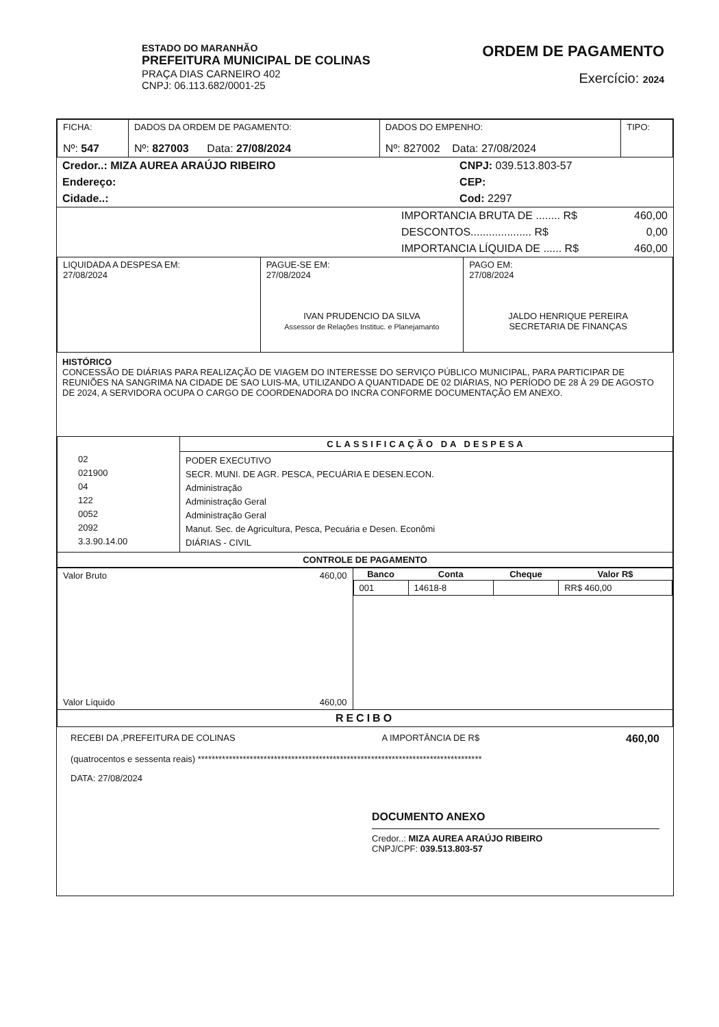ESTADO DO MARANHÃO
PREFEITURA MUNICIPAL DE COLINAS
PRAÇA DIAS CARNEIRO 402
CNPJ: 06.113.682/0001-25
ORDEM DE PAGAMENTO
Exercício: 2024
| FICHA: Nº: 547 | DADOS DA ORDEM DE PAGAMENTO: Nº: 827003 Data: 27/08/2024 | DADOS DO EMPENHO: Nº: 827002 Data: 27/08/2024 | TIPO: |
| Credor..: MIZA AUREA ARAÚJO RIBEIRO | CNPJ: 039.513.803-57 |
| Endereço: | CEP: |
| Cidade..: | Cod: 2297 |
| | IMPORTANCIA BRUTA DE ........ R$ | 460,00 |
| | DESCONTOS.................... R$ | 0,00 |
| | IMPORTANCIA LÍQUIDA DE ...... R$ | 460,00 |
| LIQUIDADA A DESPESA EM: 27/08/2024 | PAGUE-SE EM: 27/08/2024 IVAN PRUDENCIO DA SILVA Assessor de Relações Instituc. e Planejamanto | PAGO EM: 27/08/2024 JALDO HENRIQUE PEREIRA SECRETARIA DE FINANÇAS |
HISTÓRICO
CONCESSÃO DE DIÁRIAS PARA REALIZAÇÃO DE VIAGEM DO INTERESSE DO SERVIÇO PÚBLICO MUNICIPAL, PARA PARTICIPAR DE REUNIÕES NA SANGRIMA NA CIDADE DE SAO LUIS-MA, UTILIZANDO A QUANTIDADE DE 02 DIÁRIAS, NO PERÍODO DE 28 À 29 DE AGOSTO DE 2024, A SERVIDORA OCUPA O CARGO DE COORDENADORA DO INCRA CONFORME DOCUMENTAÇÃO EM ANEXO.
| 02 021900 04 122 0052 2092 3.3.90.14.00 | CLASSIFICAÇÃO DA DESPESA |
| | PODER EXECUTIVO SECR. MUNI. DE AGR. PESCA, PECUÁRIA E DESEN.ECON. Administração Administração Geral Administração Geral Manut. Sec. de Agricultura, Pesca, Pecuária e Desen. Econômi DIÁRIAS - CIVIL |
| CONTROLE DE PAGAMENTO | |
| Valor Bruto 460,00 Valor Líquido 460,00 | / Banco / Conta / Cheque / Valor R$ / / --- / --- / --- / --- / / 001 / 14618-8 / / RR$ 460,00 / |
| RECIBO | |
RECEBI DA ,PREFEITURA DE COLINAS A IMPORTÂNCIA DE R$ 460,00
(quatrocentos e sessenta reais) **********************************************************************************
DATA: 27/08/2024
DOCUMENTO ANEXO
Credor..: MIZA AUREA ARAÚJO RIBEIRO
CNPJ/CPF: 039.513.803-57